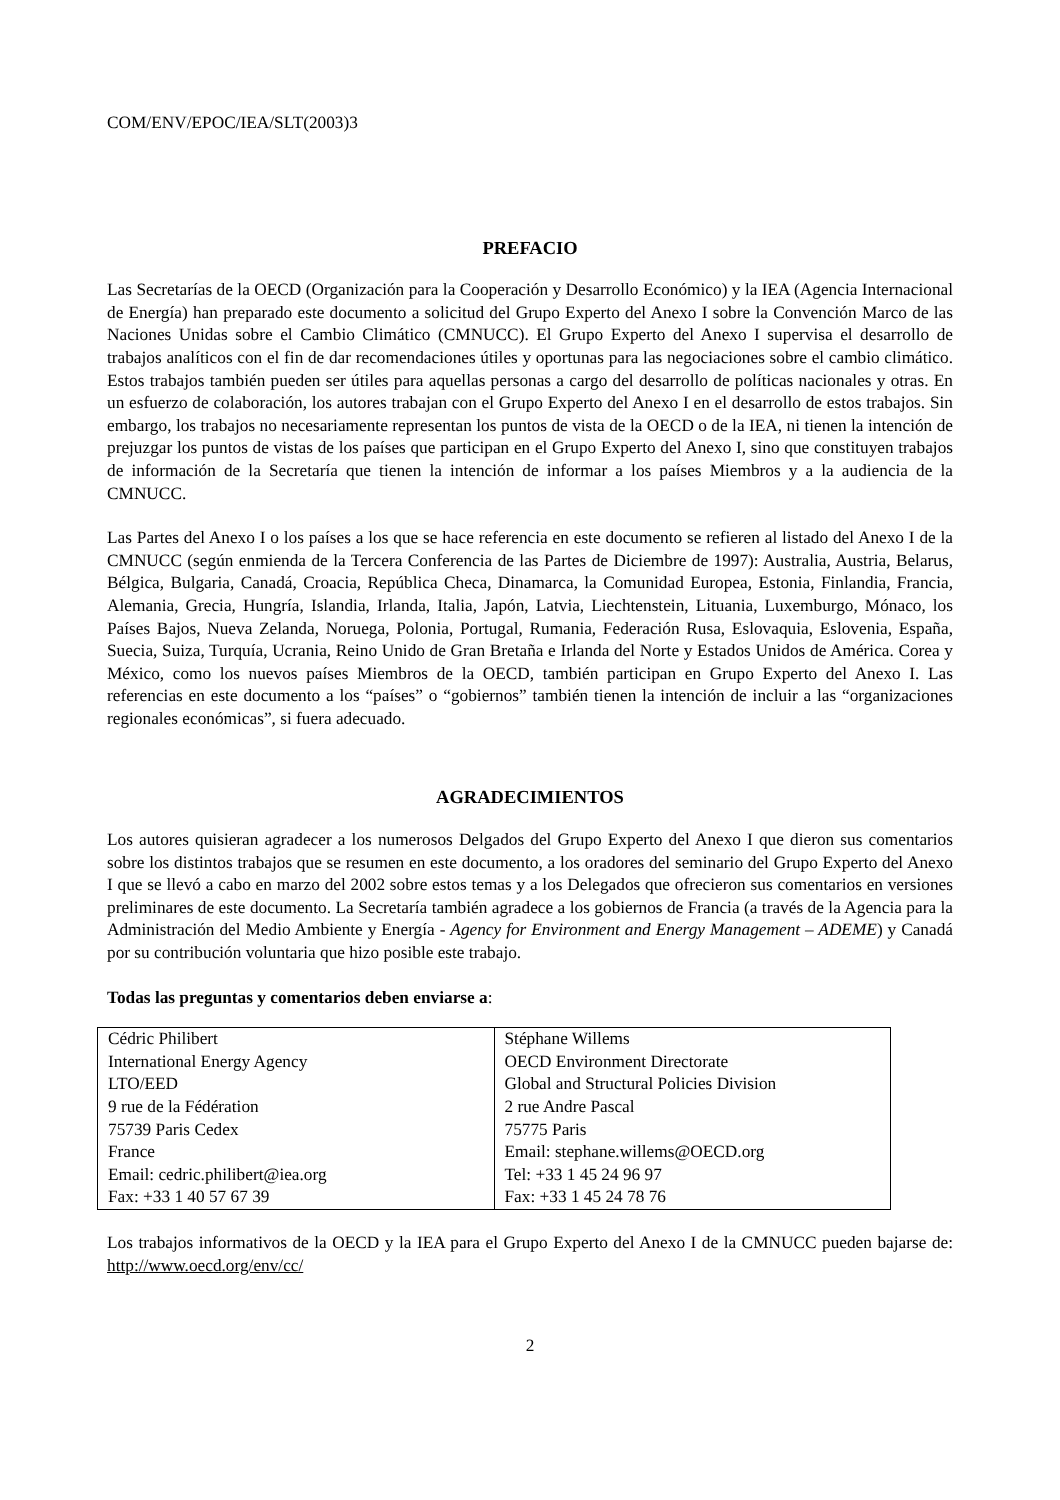COM/ENV/EPOC/IEA/SLT(2003)3
PREFACIO
Las Secretarías de la OECD (Organización para la Cooperación y Desarrollo Económico) y la IEA (Agencia Internacional de Energía) han preparado este documento a solicitud del Grupo Experto del Anexo I sobre la Convención Marco de las Naciones Unidas sobre el Cambio Climático (CMNUCC). El Grupo Experto del Anexo I supervisa el desarrollo de trabajos analíticos con el fin de dar recomendaciones útiles y oportunas para las negociaciones sobre el cambio climático. Estos trabajos también pueden ser útiles para aquellas personas a cargo del desarrollo de políticas nacionales y otras. En un esfuerzo de colaboración, los autores trabajan con el Grupo Experto del Anexo I en el desarrollo de estos trabajos. Sin embargo, los trabajos no necesariamente representan los puntos de vista de la OECD o de la IEA, ni tienen la intención de prejuzgar los puntos de vistas de los países que participan en el Grupo Experto del Anexo I, sino que constituyen trabajos de información de la Secretaría que tienen la intención de informar a los países Miembros y a la audiencia de la CMNUCC.
Las Partes del Anexo I o los países a los que se hace referencia en este documento se refieren al listado del Anexo I de la CMNUCC (según enmienda de la Tercera Conferencia de las Partes de Diciembre de 1997): Australia, Austria, Belarus, Bélgica, Bulgaria, Canadá, Croacia, República Checa, Dinamarca, la Comunidad Europea, Estonia, Finlandia, Francia, Alemania, Grecia, Hungría, Islandia, Irlanda, Italia, Japón, Latvia, Liechtenstein, Lituania, Luxemburgo, Mónaco, los Países Bajos, Nueva Zelanda, Noruega, Polonia, Portugal, Rumania, Federación Rusa, Eslovaquia, Eslovenia, España, Suecia, Suiza, Turquía, Ucrania, Reino Unido de Gran Bretaña e Irlanda del Norte y Estados Unidos de América. Corea y México, como los nuevos países Miembros de la OECD, también participan en Grupo Experto del Anexo I. Las referencias en este documento a los “países” o “gobiernos” también tienen la intención de incluir a las “organizaciones regionales económicas”, si fuera adecuado.
AGRADECIMIENTOS
Los autores quisieran agradecer a los numerosos Delgados del Grupo Experto del Anexo I que dieron sus comentarios sobre los distintos trabajos que se resumen en este documento, a los oradores del seminario del Grupo Experto del Anexo I que se llevó a cabo en marzo del 2002 sobre estos temas y a los Delegados que ofrecieron sus comentarios en versiones preliminares de este documento. La Secretaría también agradece a los gobiernos de Francia (a través de la Agencia para la Administración del Medio Ambiente y Energía - Agency for Environment and Energy Management – ADEME) y Canadá por su contribución voluntaria que hizo posible este trabajo.
Todas las preguntas y comentarios deben enviarse a:
| Cédric Philibert International Energy Agency LTO/EED 9 rue de la Fédération 75739 Paris Cedex France Email: cedric.philibert@iea.org Fax: +33 1 40 57 67 39 | Stéphane Willems OECD Environment Directorate Global and Structural Policies Division 2 rue Andre Pascal 75775 Paris Email: stephane.willems@OECD.org Tel: +33 1 45 24 96 97 Fax: +33 1 45 24 78 76 |
Los trabajos informativos de la OECD y la IEA para el Grupo Experto del Anexo I de la CMNUCC pueden bajarse de: http://www.oecd.org/env/cc/
2